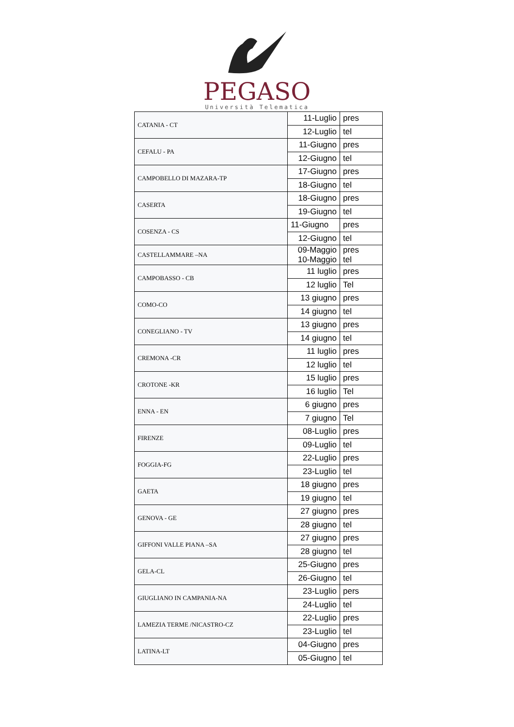PEGASO
Università Telematica
| CATANIA - CT | 11-Luglio | pres |
| | 12-Luglio | tel |
| CEFALU - PA | 11-Giugno | pres |
| | 12-Giugno | tel |
| CAMPOBELLO DI MAZARA-TP | 17-Giugno | pres |
| | 18-Giugno | tel |
| CASERTA | 18-Giugno | pres |
| | 19-Giugno | tel |
| COSENZA - CS | 11-Giugno | pres |
| | 12-Giugno | tel |
| CASTELLAMMARE –NA | 09-Maggio 10-Maggio | pres tel |
| CAMPOBASSO - CB | 11 luglio | pres |
| | 12 luglio | Tel |
| COMO-CO | 13 giugno | pres |
| | 14 giugno | tel |
| CONEGLIANO - TV | 13 giugno | pres |
| | 14 giugno | tel |
| CREMONA -CR | 11 luglio | pres |
| | 12 luglio | tel |
| CROTONE -KR | 15 luglio | pres |
| | 16 luglio | Tel |
| ENNA - EN | 6 giugno | pres |
| | 7 giugno | Tel |
| FIRENZE | 08-Luglio | pres |
| | 09-Luglio | tel |
| FOGGIA-FG | 22-Luglio | pres |
| | 23-Luglio | tel |
| GAETA | 18 giugno | pres |
| | 19 giugno | tel |
| GENOVA - GE | 27 giugno | pres |
| | 28 giugno | tel |
| GIFFONI VALLE PIANA –SA | 27 giugno | pres |
| | 28 giugno | tel |
| GELA-CL | 25-Giugno | pres |
| | 26-Giugno | tel |
| GIUGLIANO IN CAMPANIA-NA | 23-Luglio | pers |
| | 24-Luglio | tel |
| LAMEZIA TERME /NICASTRO-CZ | 22-Luglio | pres |
| | 23-Luglio | tel |
| LATINA-LT | 04-Giugno | pres |
| | 05-Giugno | tel |